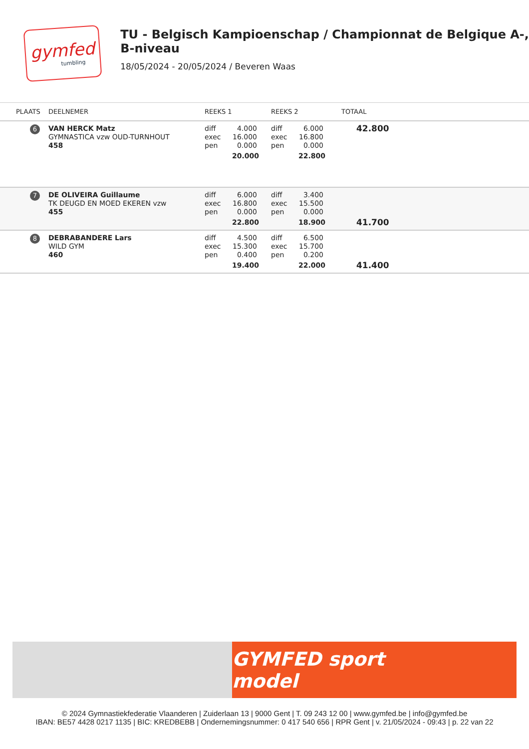gymfed
tumbling
TU - Belgisch Kampioenschap / Championnat de Belgique A-, B-niveau
18/05/2024 - 20/05/2024 / Beveren Waas
| PLAATS | DEELNEMER | REEKS 1 | REEKS 2 | TOTAAL |
| --- | --- | --- | --- | --- |
| 6 | VAN HERCK Matz GYMNASTICA vzw OUD-TURNHOUT 458 | diff 4.000 exec 16.000 pen 0.000 20.000 | diff 6.000 exec 16.800 pen 0.000 22.800 | 42.800 |
| 7 | DE OLIVEIRA Guillaume TK DEUGD EN MOED EKEREN vzw 455 | diff 6.000 exec 16.800 pen 0.000 22.800 | diff 3.400 exec 15.500 pen 0.000 18.900 | 41.700 |
| 8 | DEBRABANDERE Lars WILD GYM 460 | diff 4.500 exec 15.300 pen 0.400 19.400 | diff 6.500 exec 15.700 pen 0.200 22.000 | 41.400 |
GYMFED sport model
© 2024 Gymnastiekfederatie Vlaanderen | Zuiderlaan 13 | 9000 Gent | T. 09 243 12 00 | www.gymfed.be | info@gymfed.be
IBAN: BE57 4428 0217 1135 | BIC: KREDBEBB | Ondernemingsnummer: 0 417 540 656 | RPR Gent | v. 21/05/2024 - 09:43 | p. 22 van 22